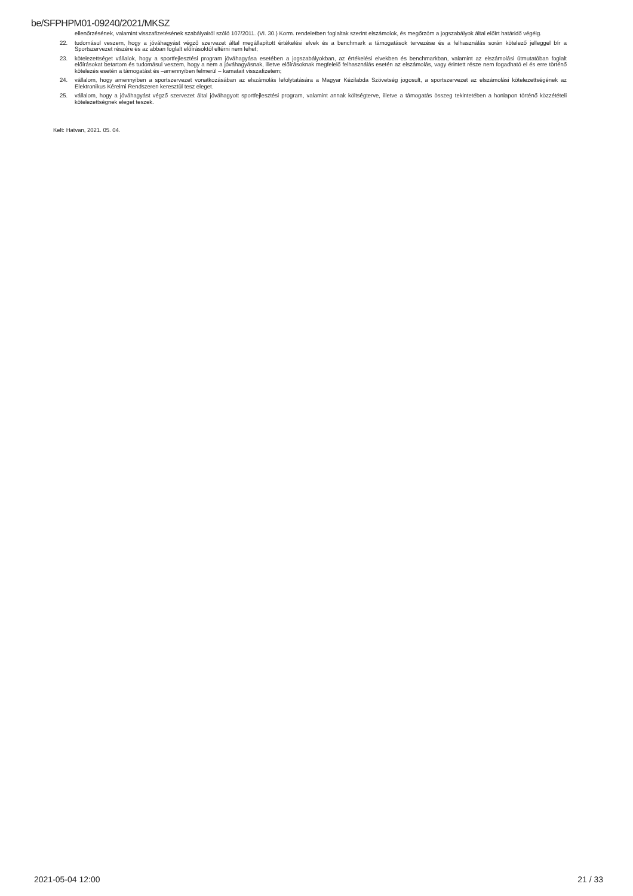be/SFPHPM01-09240/2021/MKSZ
ellenőrzésének, valamint visszafizetésének szabályairól szóló 107/2011. (VI. 30.) Korm. rendeletben foglaltak szerint elszámolok, és megőrzöm a jogszabályok által előírt határidő végéig.
22. tudomásul veszem, hogy a jóváhagyást végző szervezet által megállapított értékelési elvek és a benchmark a támogatások tervezése és a felhasználás során kötelező jelleggel bír a Sportszervezet részére és az abban foglalt előírásoktól eltérni nem lehet;
23. kötelezettséget vállalok, hogy a sportfejlesztési program jóváhagyása esetében a jogszabályokban, az értékelési elvekben és benchmarkban, valamint az elszámolási útmutatóban foglalt előírásokat betartom és tudomásul veszem, hogy a nem a jóváhagyásnak, illetve előírásoknak megfelelő felhasználás esetén az elszámolás, vagy érintett része nem fogadható el és erre történő kötelezés esetén a támogatást és –amennyiben felmerül – kamatait visszafizetem;
24. vállalom, hogy amennyiben a sportszervezet vonatkozásában az elszámolás lefolytatására a Magyar Kézilabda Szövetség jogosult, a sportszervezet az elszámolási kötelezettségének az Elektronikus Kérelmi Rendszeren keresztül tesz eleget.
25. vállalom, hogy a jóváhagyást végző szervezet által jóváhagyott sportfejlesztési program, valamint annak költségterve, illetve a támogatás összeg tekintetében a honlapon történő közzétételi kötelezettségnek eleget teszek.
Kelt: Hatvan, 2021. 05. 04.
2021-05-04 12:00 21 / 33